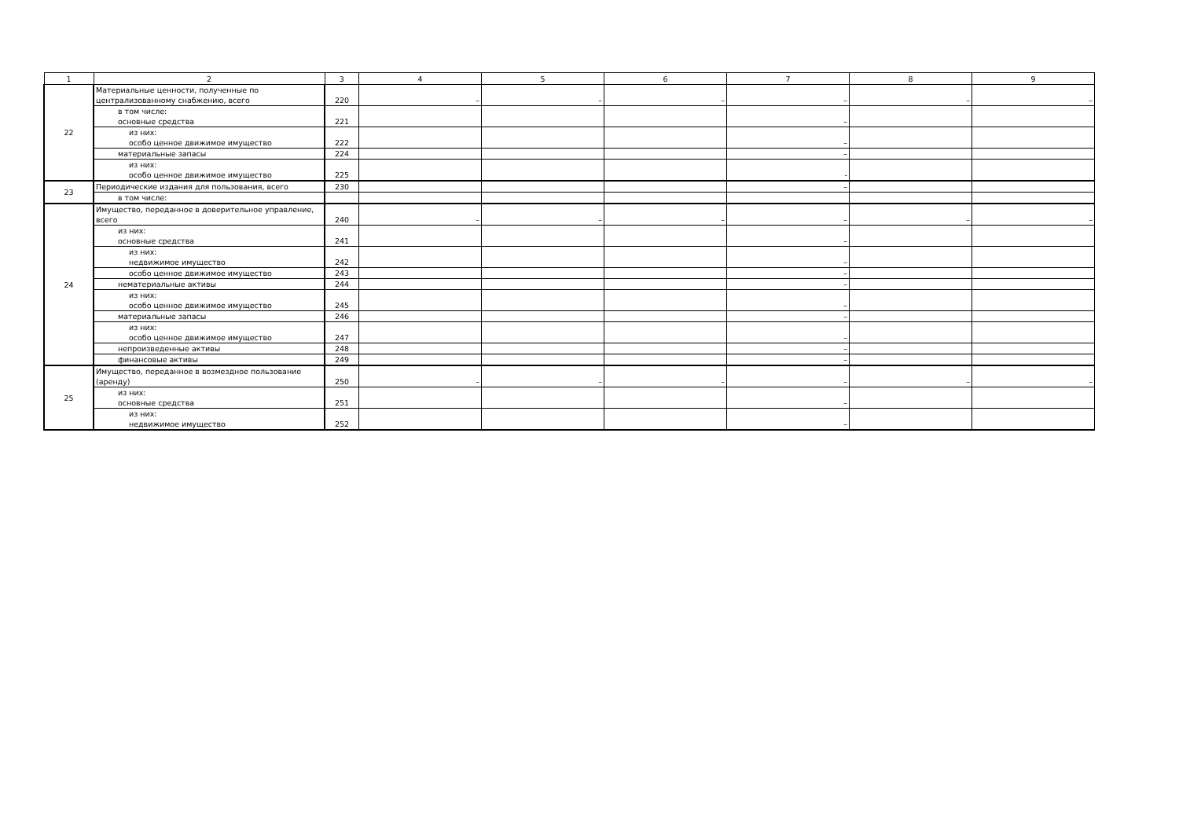| 1 | 2 | 3 | 4 | 5 | 6 | 7 | 8 | 9 |
| 22 | Материальные ценности, полученные по централизованному снабжению, всего | 220 | – | – | – | – | – | – |
| | в том числе: основные средства | 221 | | | | – | | |
| | из них: особо ценное движимое имущество | 222 | | | | – | | |
| | материальные запасы | 224 | | | | – | | |
| | из них: особо ценное движимое имущество | 225 | | | | - | | |
| 23 | Периодические издания для пользования, всего | 230 | | | | – | | |
| | в том числе: | | | | | | | |
| 24 | Имущество, переданное в доверительное управление, всего | 240 | – | – | – | – | – | – |
| | из них: основные средства | 241 | | | | – | | |
| | из них: недвижимое имущество | 242 | | | | – | | |
| | особо ценное движимое имущество | 243 | | | | – | | |
| | нематериальные активы | 244 | | | | – | | |
| | из них: особо ценное движимое имущество | 245 | | | | – | | |
| | материальные запасы | 246 | | | | – | | |
| | из них: особо ценное движимое имущество | 247 | | | | – | | |
| | непроизведенные активы | 248 | | | | – | | |
| | финансовые активы | 249 | | | | – | | |
| 25 | Имущество, переданное в возмездное пользование (аренду) | 250 | – | – | – | – | – | – |
| | из них: основные средства | 251 | | | | – | | |
| | из них: недвижимое имущество | 252 | | | | – | | |